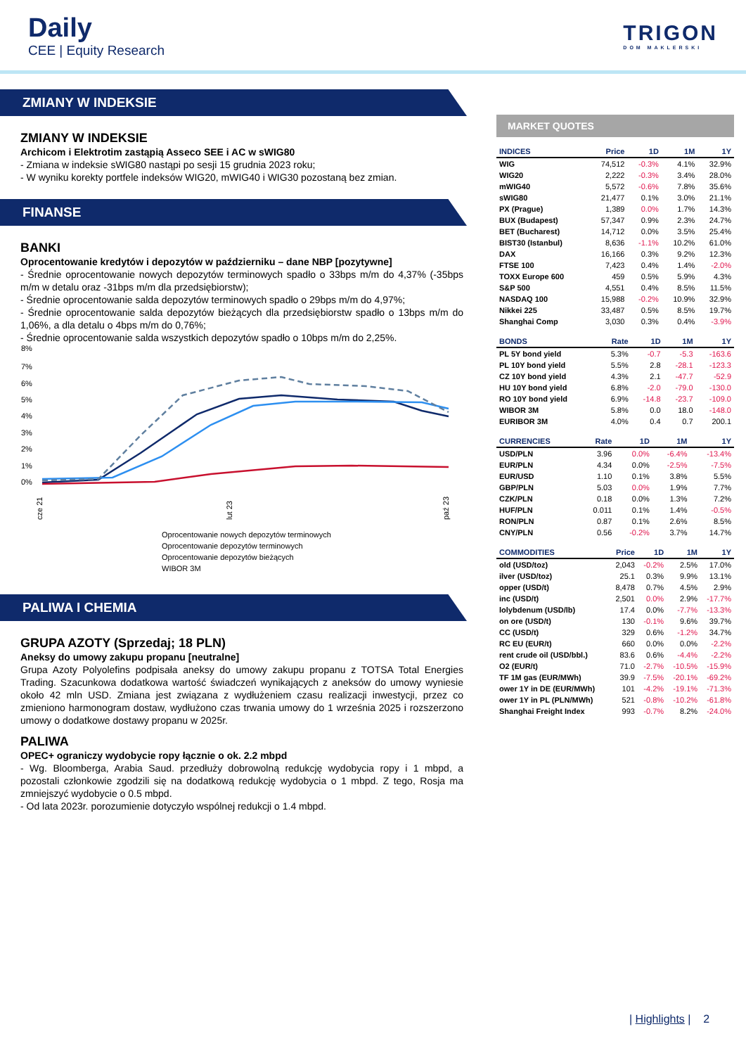Daily
CEE | Equity Research
TRIGON
DOM MAKLERSKI
ZMIANY W INDEKSIE
ZMIANY W INDEKSIE
Archicom i Elektrotim zastąpią Asseco SEE i AC w sWIG80
- Zmiana w indeksie sWIG80 nastąpi po sesji 15 grudnia 2023 roku;
- W wyniku korekty portfele indeksów WIG20, mWIG40 i WIG30 pozostaną bez zmian.
FINANSE
BANKI
Oprocentowanie kredytów i depozytów w październiku – dane NBP [pozytywne]
- Średnie oprocentowanie nowych depozytów terminowych spadło o 33bps m/m do 4,37% (-35bps m/m w detalu oraz -31bps m/m dla przedsiębiorstw);
- Średnie oprocentowanie salda depozytów terminowych spadło o 29bps m/m do 4,97%;
- Średnie oprocentowanie salda depozytów bieżących dla przedsiębiorstw spadło o 13bps m/m do 1,06%, a dla detalu o 4bps m/m do 0,76%;
- Średnie oprocentowanie salda wszystkich depozytów spadło o 10bps m/m do 2,25%.
8%
7%
6%
5%
4%
3%
2%
1%
0%
cze 21
lut 23
paź 23
Oprocentowanie nowych depozytów terminowych
Oprocentowanie depozytów terminowych
Oprocentowanie depozytów bieżących
WIBOR 3M
PALIWA I CHEMIA
GRUPA AZOTY (Sprzedaj; 18 PLN)
Aneksy do umowy zakupu propanu [neutralne]
Grupa Azoty Polyolefins podpisała aneksy do umowy zakupu propanu z TOTSA Total Energies Trading. Szacunkowa dodatkowa wartość świadczeń wynikających z aneksów do umowy wyniesie około 42 mln USD. Zmiana jest związana z wydłużeniem czasu realizacji inwestycji, przez co zmieniono harmonogram dostaw, wydłużono czas trwania umowy do 1 września 2025 i rozszerzono umowy o dodatkowe dostawy propanu w 2025r.
PALIWA
OPEC+ ograniczy wydobycie ropy łącznie o ok. 2.2 mbpd
- Wg. Bloomberga, Arabia Saud. przedłuży dobrowolną redukcję wydobycia ropy i 1 mbpd, a pozostali członkowie zgodzili się na dodatkową redukcję wydobycia o 1 mbpd. Z tego, Rosja ma zmniejszyć wydobycie o 0.5 mbpd.
- Od lata 2023r. porozumienie dotyczyło wspólnej redukcji o 1.4 mbpd.
MARKET QUOTES
| INDICES | Price | 1D | 1M | 1Y |
| --- | --- | --- | --- | --- |
| WIG | 74,512 | -0.3% | 4.1% | 32.9% |
| WIG20 | 2,222 | -0.3% | 3.4% | 28.0% |
| mWIG40 | 5,572 | -0.6% | 7.8% | 35.6% |
| sWIG80 | 21,477 | 0.1% | 3.0% | 21.1% |
| PX (Prague) | 1,389 | 0.0% | 1.7% | 14.3% |
| BUX (Budapest) | 57,347 | 0.9% | 2.3% | 24.7% |
| BET (Bucharest) | 14,712 | 0.0% | 3.5% | 25.4% |
| BIST30 (Istanbul) | 8,636 | -1.1% | 10.2% | 61.0% |
| DAX | 16,166 | 0.3% | 9.2% | 12.3% |
| FTSE 100 | 7,423 | 0.4% | 1.4% | -2.0% |
| TOXX Europe 600 | 459 | 0.5% | 5.9% | 4.3% |
| S&P 500 | 4,551 | 0.4% | 8.5% | 11.5% |
| NASDAQ 100 | 15,988 | -0.2% | 10.9% | 32.9% |
| Nikkei 225 | 33,487 | 0.5% | 8.5% | 19.7% |
| Shanghai Comp | 3,030 | 0.3% | 0.4% | -3.9% |
| BONDS | Rate | 1D | 1M | 1Y |
| --- | --- | --- | --- | --- |
| PL 5Y bond yield | 5.3% | -0.7 | -5.3 | -163.6 |
| PL 10Y bond yield | 5.5% | 2.8 | -28.1 | -123.3 |
| CZ 10Y bond yield | 4.3% | 2.1 | -47.7 | -52.9 |
| HU 10Y bond yield | 6.8% | -2.0 | -79.0 | -130.0 |
| RO 10Y bond yield | 6.9% | -14.8 | -23.7 | -109.0 |
| WIBOR 3M | 5.8% | 0.0 | 18.0 | -148.0 |
| EURIBOR 3M | 4.0% | 0.4 | 0.7 | 200.1 |
| CURRENCIES | Rate | 1D | 1M | 1Y |
| --- | --- | --- | --- | --- |
| USD/PLN | 3.96 | 0.0% | -6.4% | -13.4% |
| EUR/PLN | 4.34 | 0.0% | -2.5% | -7.5% |
| EUR/USD | 1.10 | 0.1% | 3.8% | 5.5% |
| GBP/PLN | 5.03 | 0.0% | 1.9% | 7.7% |
| CZK/PLN | 0.18 | 0.0% | 1.3% | 7.2% |
| HUF/PLN | 0.011 | 0.1% | 1.4% | -0.5% |
| RON/PLN | 0.87 | 0.1% | 2.6% | 8.5% |
| CNY/PLN | 0.56 | -0.2% | 3.7% | 14.7% |
| COMMODITIES | Price | 1D | 1M | 1Y |
| --- | --- | --- | --- | --- |
| old (USD/toz) | 2,043 | -0.2% | 2.5% | 17.0% |
| ilver (USD/toz) | 25.1 | 0.3% | 9.9% | 13.1% |
| opper (USD/t) | 8,478 | 0.7% | 4.5% | 2.9% |
| inc (USD/t) | 2,501 | 0.0% | 2.9% | -17.7% |
| lolybdenum (USD/lb) | 17.4 | 0.0% | -7.7% | -13.3% |
| on ore (USD/t) | 130 | -0.1% | 9.6% | 39.7% |
| CC (USD/t) | 329 | 0.6% | -1.2% | 34.7% |
| RC EU (EUR/t) | 660 | 0.0% | 0.0% | -2.2% |
| rent crude oil (USD/bbl.) | 83.6 | 0.6% | -4.4% | -2.2% |
| O2 (EUR/t) | 71.0 | -2.7% | -10.5% | -15.9% |
| TF 1M gas (EUR/MWh) | 39.9 | -7.5% | -20.1% | -69.2% |
| ower 1Y in DE (EUR/MWh) | 101 | -4.2% | -19.1% | -71.3% |
| ower 1Y in PL (PLN/MWh) | 521 | -0.8% | -10.2% | -61.8% |
| Shanghai Freight Index | 993 | -0.7% | 8.2% | -24.0% |
| Highlights | 2